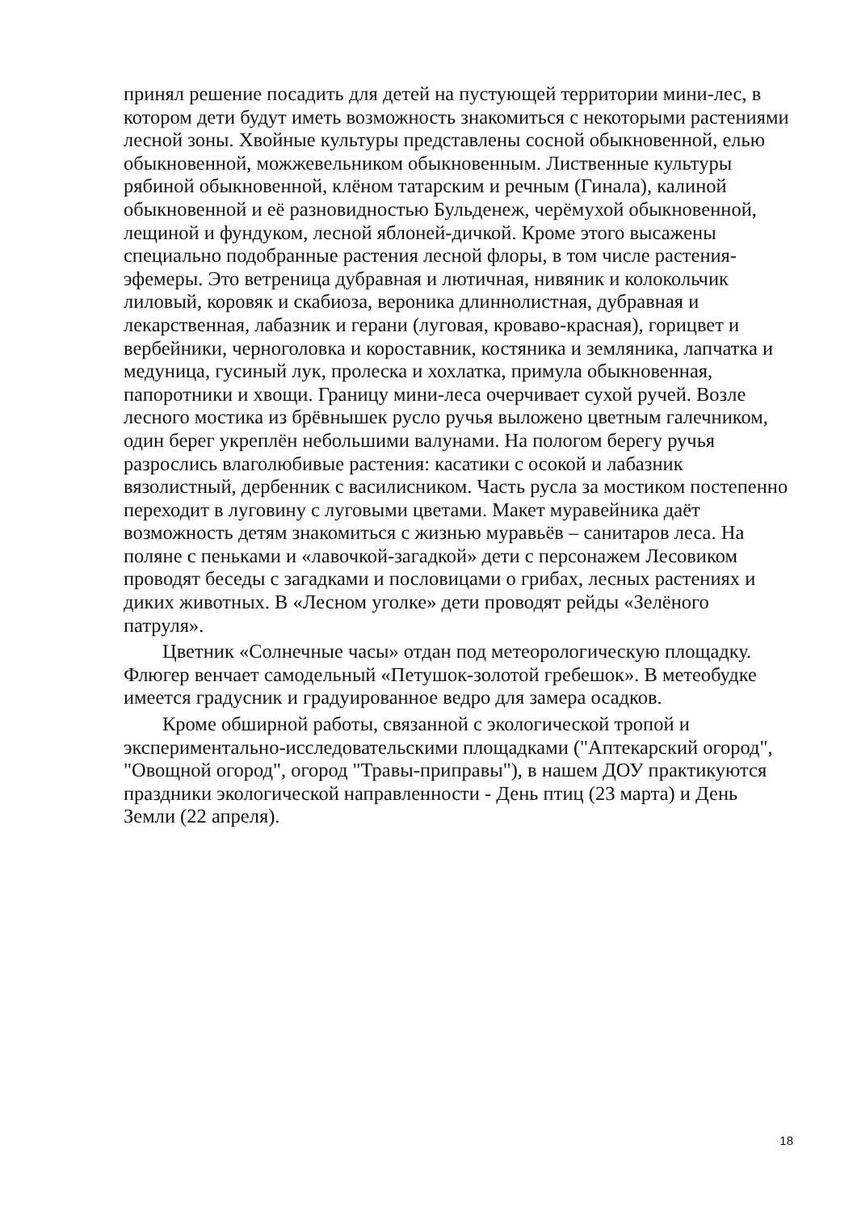принял решение посадить для детей на пустующей территории мини-лес, в котором дети будут иметь возможность знакомиться с некоторыми растениями лесной зоны. Хвойные культуры представлены сосной обыкновенной, елью обыкновенной, можжевельником обыкновенным. Лиственные культуры рябиной обыкновенной, клёном татарским и речным (Гинала), калиной обыкновенной и её разновидностью Бульденеж, черёмухой обыкновенной, лещиной и фундуком, лесной яблоней-дичкой. Кроме этого высажены специально подобранные растения лесной флоры, в том числе растения-эфемеры. Это ветреница дубравная и лютичная, нивяник и колокольчик лиловый, коровяк и скабиоза, вероника длиннолистная, дубравная и лекарственная, лабазник и герани (луговая, кроваво-красная), горицвет и вербейники, черноголовка и короставник, костяника и земляника, лапчатка и медуница, гусиный лук, пролеска и хохлатка, примула обыкновенная, папоротники и хвощи. Границу мини-леса очерчивает сухой ручей. Возле лесного мостика из брёвнышек русло ручья выложено цветным галечником, один берег укреплён небольшими валунами. На пологом берегу ручья разрослись влаголюбивые растения: касатики с осокой и лабазник вязолистный, дербенник с василисником. Часть русла за мостиком постепенно переходит в луговину с луговыми цветами. Макет муравейника даёт возможность детям знакомиться с жизнью муравьёв – санитаров леса. На поляне с пеньками и «лавочкой-загадкой» дети с персонажем Лесовиком проводят беседы с загадками и пословицами о грибах, лесных растениях и диких животных. В «Лесном уголке» дети проводят рейды «Зелёного патруля».
Цветник «Солнечные часы» отдан под метеорологическую площадку. Флюгер венчает самодельный «Петушок-золотой гребешок». В метеобудке имеется градусник и градуированное ведро для замера осадков.
Кроме обширной работы, связанной с экологической тропой и экспериментально-исследовательскими площадками ("Аптекарский огород", "Овощной огород", огород "Травы-приправы"), в нашем ДОУ практикуются праздники экологической направленности - День птиц (23 марта) и День Земли (22 апреля).
18